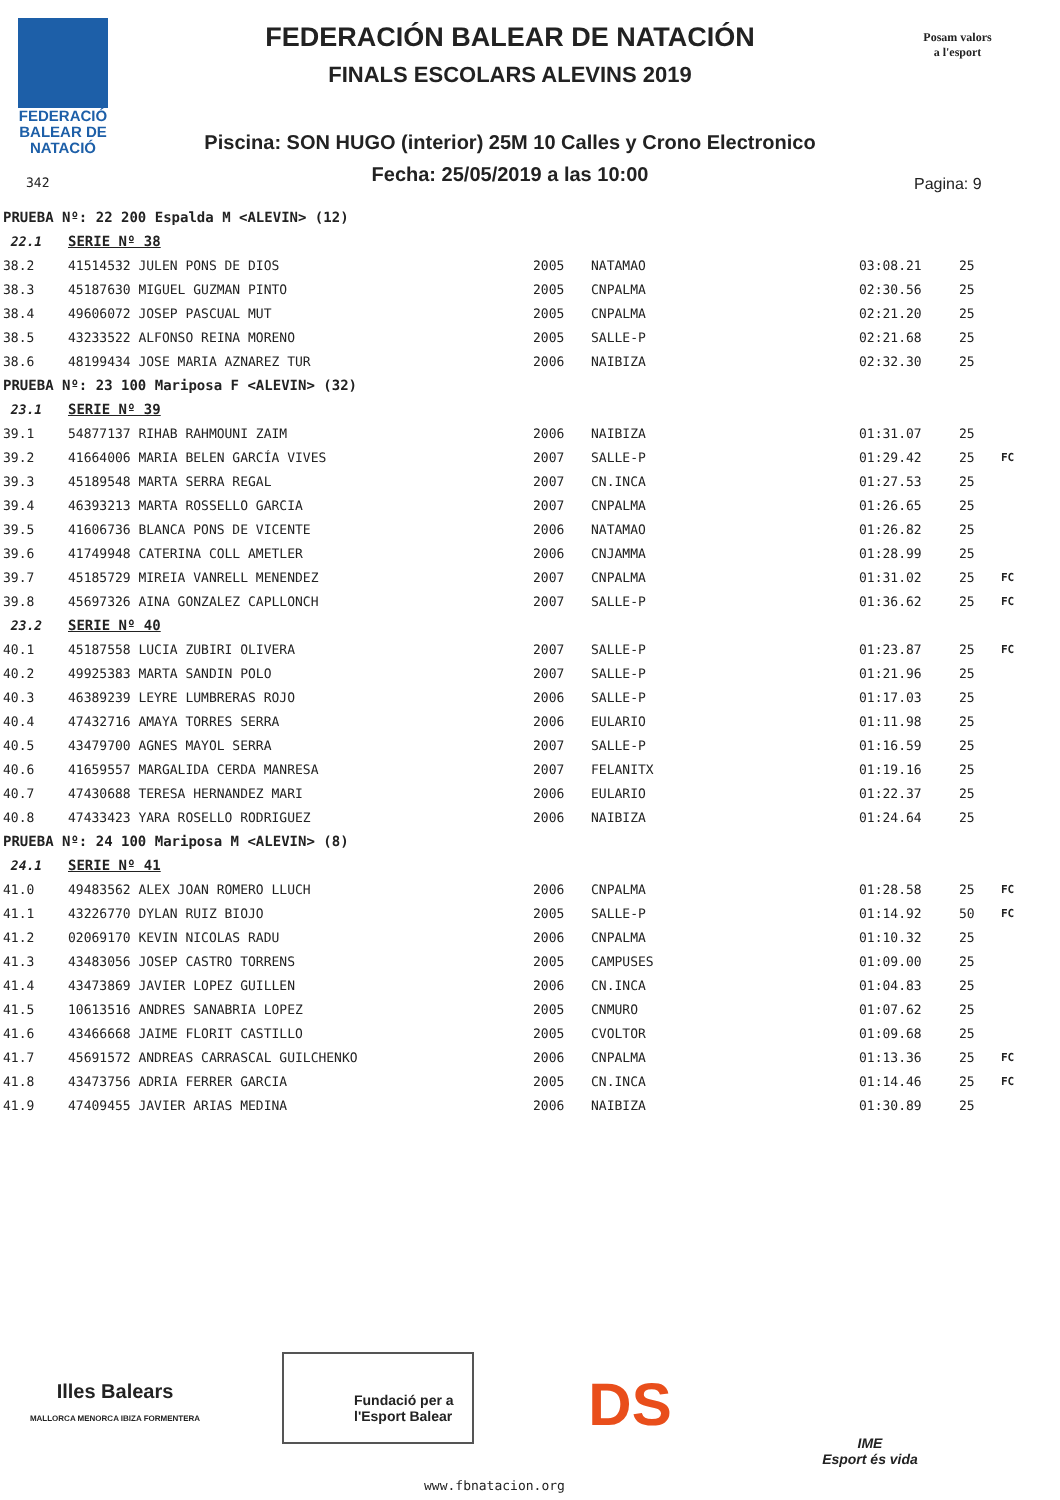FEDERACIÓ
BALEAR DE
NATACIÓ
342
FEDERACIÓN BALEAR DE NATACIÓN
FINALS ESCOLARS ALEVINS 2019
Piscina: SON HUGO (interior) 25M 10 Calles y Crono Electronico
Fecha: 25/05/2019 a las 10:00
Posam valors
a l'esport
Pagina: 9
| PRUEBA Nº: 22 200 Espalda M <ALEVIN> (12) | | | | | | |
| 22.1 | SERIE Nº 38 | | | | | |
| 38.2 | 41514532 JULEN PONS DE DIOS | 2005 | NATAMAO | 03:08.21 | 25 | |
| 38.3 | 45187630 MIGUEL GUZMAN PINTO | 2005 | CNPALMA | 02:30.56 | 25 | |
| 38.4 | 49606072 JOSEP PASCUAL MUT | 2005 | CNPALMA | 02:21.20 | 25 | |
| 38.5 | 43233522 ALFONSO REINA MORENO | 2005 | SALLE-P | 02:21.68 | 25 | |
| 38.6 | 48199434 JOSE MARIA AZNAREZ TUR | 2006 | NAIBIZA | 02:32.30 | 25 | |
| PRUEBA Nº: 23 100 Mariposa F <ALEVIN> (32) | | | | | | |
| 23.1 | SERIE Nº 39 | | | | | |
| 39.1 | 54877137 RIHAB RAHMOUNI ZAIM | 2006 | NAIBIZA | 01:31.07 | 25 | |
| 39.2 | 41664006 MARIA BELEN GARCÍA VIVES | 2007 | SALLE-P | 01:29.42 | 25 | FC |
| 39.3 | 45189548 MARTA SERRA REGAL | 2007 | CN.INCA | 01:27.53 | 25 | |
| 39.4 | 46393213 MARTA ROSSELLO GARCIA | 2007 | CNPALMA | 01:26.65 | 25 | |
| 39.5 | 41606736 BLANCA PONS DE VICENTE | 2006 | NATAMAO | 01:26.82 | 25 | |
| 39.6 | 41749948 CATERINA COLL AMETLER | 2006 | CNJAMMA | 01:28.99 | 25 | |
| 39.7 | 45185729 MIREIA VANRELL MENENDEZ | 2007 | CNPALMA | 01:31.02 | 25 | FC |
| 39.8 | 45697326 AINA GONZALEZ CAPLLONCH | 2007 | SALLE-P | 01:36.62 | 25 | FC |
| 23.2 | SERIE Nº 40 | | | | | |
| 40.1 | 45187558 LUCIA ZUBIRI OLIVERA | 2007 | SALLE-P | 01:23.87 | 25 | FC |
| 40.2 | 49925383 MARTA SANDIN POLO | 2007 | SALLE-P | 01:21.96 | 25 | |
| 40.3 | 46389239 LEYRE LUMBRERAS ROJO | 2006 | SALLE-P | 01:17.03 | 25 | |
| 40.4 | 47432716 AMAYA TORRES SERRA | 2006 | EULARIO | 01:11.98 | 25 | |
| 40.5 | 43479700 AGNES MAYOL SERRA | 2007 | SALLE-P | 01:16.59 | 25 | |
| 40.6 | 41659557 MARGALIDA CERDA MANRESA | 2007 | FELANITX | 01:19.16 | 25 | |
| 40.7 | 47430688 TERESA HERNANDEZ MARI | 2006 | EULARIO | 01:22.37 | 25 | |
| 40.8 | 47433423 YARA ROSELLO RODRIGUEZ | 2006 | NAIBIZA | 01:24.64 | 25 | |
| PRUEBA Nº: 24 100 Mariposa M <ALEVIN> (8) | | | | | | |
| 24.1 | SERIE Nº 41 | | | | | |
| 41.0 | 49483562 ALEX JOAN ROMERO LLUCH | 2006 | CNPALMA | 01:28.58 | 25 | FC |
| 41.1 | 43226770 DYLAN RUIZ BIOJO | 2005 | SALLE-P | 01:14.92 | 50 | FC |
| 41.2 | 02069170 KEVIN NICOLAS RADU | 2006 | CNPALMA | 01:10.32 | 25 | |
| 41.3 | 43483056 JOSEP CASTRO TORRENS | 2005 | CAMPUSES | 01:09.00 | 25 | |
| 41.4 | 43473869 JAVIER LOPEZ GUILLEN | 2006 | CN.INCA | 01:04.83 | 25 | |
| 41.5 | 10613516 ANDRES SANABRIA LOPEZ | 2005 | CNMURO | 01:07.62 | 25 | |
| 41.6 | 43466668 JAIME FLORIT CASTILLO | 2005 | CVOLTOR | 01:09.68 | 25 | |
| 41.7 | 45691572 ANDREAS CARRASCAL GUILCHENKO | 2006 | CNPALMA | 01:13.36 | 25 | FC |
| 41.8 | 43473756 ADRIA FERRER GARCIA | 2005 | CN.INCA | 01:14.46 | 25 | FC |
| 41.9 | 47409455 JAVIER ARIAS MEDINA | 2006 | NAIBIZA | 01:30.89 | 25 | |
Illes Balears
MALLORCA MENORCA IBIZA FORMENTERA
Fundació per a l'Esport Balear
DS
IME
Esport és vida
www.fbnatacion.org